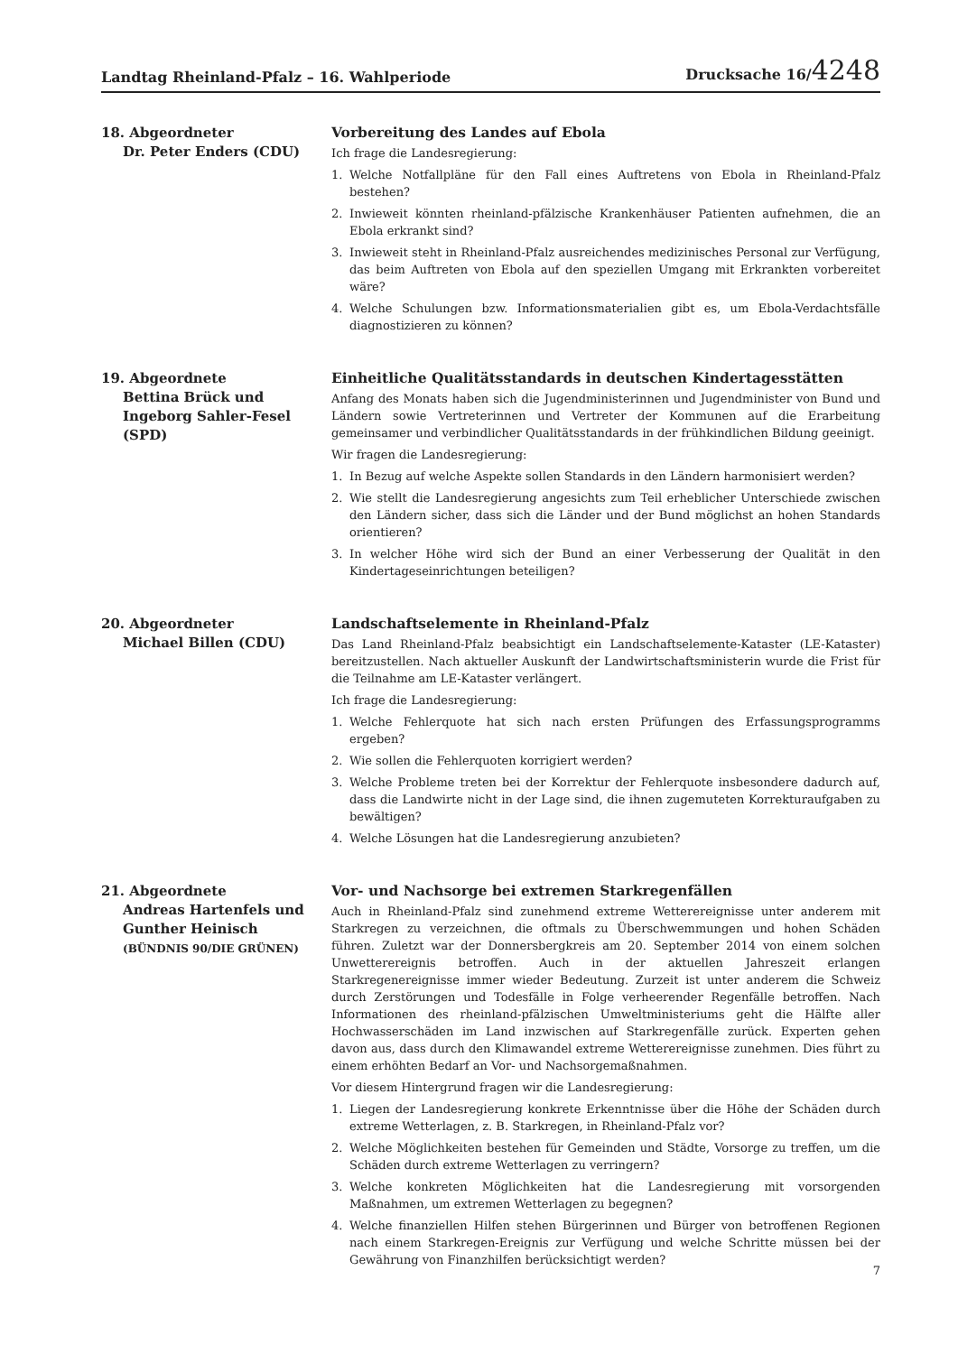Landtag Rheinland-Pfalz – 16. Wahlperiode
Drucksache 16/4248
18. Abgeordneter
Dr. Peter Enders (CDU)
Vorbereitung des Landes auf Ebola
Ich frage die Landesregierung:
1. Welche Notfallpläne für den Fall eines Auftretens von Ebola in Rheinland-Pfalz bestehen?
2. Inwieweit könnten rheinland-pfälzische Krankenhäuser Patienten aufnehmen, die an Ebola erkrankt sind?
3. Inwieweit steht in Rheinland-Pfalz ausreichendes medizinisches Personal zur Verfügung, das beim Auftreten von Ebola auf den speziellen Umgang mit Erkrankten vorbereitet wäre?
4. Welche Schulungen bzw. Informationsmaterialien gibt es, um Ebola-Verdachtsfälle diagnostizieren zu können?
19. Abgeordnete
Bettina Brück und
Ingeborg Sahler-Fesel
(SPD)
Einheitliche Qualitätsstandards in deutschen Kindertagesstätten
Anfang des Monats haben sich die Jugendministerinnen und Jugendminister von Bund und Ländern sowie Vertreterinnen und Vertreter der Kommunen auf die Erarbeitung gemeinsamer und verbindlicher Qualitätsstandards in der frühkindlichen Bildung geeinigt.
Wir fragen die Landesregierung:
1. In Bezug auf welche Aspekte sollen Standards in den Ländern harmonisiert werden?
2. Wie stellt die Landesregierung angesichts zum Teil erheblicher Unterschiede zwischen den Ländern sicher, dass sich die Länder und der Bund möglichst an hohen Standards orientieren?
3. In welcher Höhe wird sich der Bund an einer Verbesserung der Qualität in den Kindertageseinrichtungen beteiligen?
20. Abgeordneter
Michael Billen (CDU)
Landschaftselemente in Rheinland-Pfalz
Das Land Rheinland-Pfalz beabsichtigt ein Landschaftselemente-Kataster (LE-Kataster) bereitzustellen. Nach aktueller Auskunft der Landwirtschaftsministerin wurde die Frist für die Teilnahme am LE-Kataster verlängert.
Ich frage die Landesregierung:
1. Welche Fehlerquote hat sich nach ersten Prüfungen des Erfassungsprogramms ergeben?
2. Wie sollen die Fehlerquoten korrigiert werden?
3. Welche Probleme treten bei der Korrektur der Fehlerquote insbesondere dadurch auf, dass die Landwirte nicht in der Lage sind, die ihnen zugemuteten Korrekturaufgaben zu bewältigen?
4. Welche Lösungen hat die Landesregierung anzubieten?
21. Abgeordnete
Andreas Hartenfels und
Gunther Heinisch
(BÜNDNIS 90/DIE GRÜNEN)
Vor- und Nachsorge bei extremen Starkregenfällen
Auch in Rheinland-Pfalz sind zunehmend extreme Wetterereignisse unter anderem mit Starkregen zu verzeichnen, die oftmals zu Überschwemmungen und hohen Schäden führen. Zuletzt war der Donnersbergkreis am 20. September 2014 von einem solchen Unwetterereignis betroffen. Auch in der aktuellen Jahreszeit erlangen Starkregenereignisse immer wieder Bedeutung. Zurzeit ist unter anderem die Schweiz durch Zerstörungen und Todesfälle in Folge verheerender Regenfälle betroffen. Nach Informationen des rheinland-pfälzischen Umweltministeriums geht die Hälfte aller Hochwasserschäden im Land inzwischen auf Starkregenfälle zurück. Experten gehen davon aus, dass durch den Klimawandel extreme Wetterereignisse zunehmen. Dies führt zu einem erhöhten Bedarf an Vor- und Nachsorgemaßnahmen.
Vor diesem Hintergrund fragen wir die Landesregierung:
1. Liegen der Landesregierung konkrete Erkenntnisse über die Höhe der Schäden durch extreme Wetterlagen, z. B. Starkregen, in Rheinland-Pfalz vor?
2. Welche Möglichkeiten bestehen für Gemeinden und Städte, Vorsorge zu treffen, um die Schäden durch extreme Wetterlagen zu verringern?
3. Welche konkreten Möglichkeiten hat die Landesregierung mit vorsorgenden Maßnahmen, um extremen Wetterlagen zu begegnen?
4. Welche finanziellen Hilfen stehen Bürgerinnen und Bürger von betroffenen Regionen nach einem Starkregen-Ereignis zur Verfügung und welche Schritte müssen bei der Gewährung von Finanzhilfen berücksichtigt werden?
7